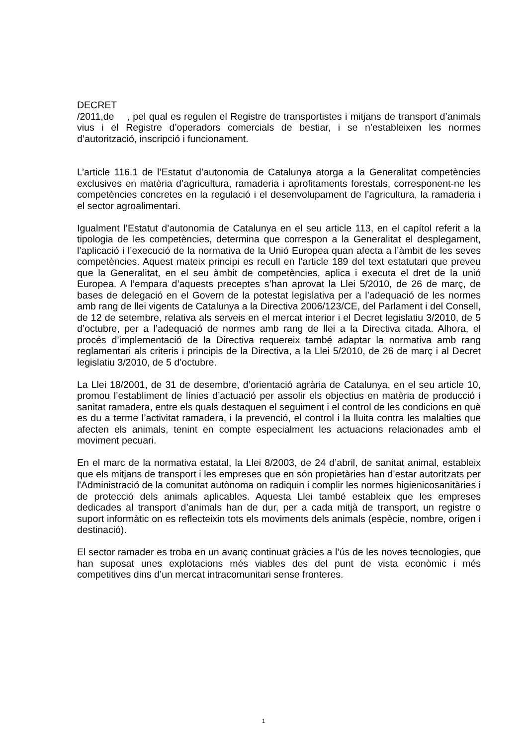DECRET
/2011,de , pel qual es regulen el Registre de transportistes i mitjans de transport d’animals vius i el Registre d’operadors comercials de bestiar, i se n’estableixen les normes d’autorització, inscripció i funcionament.
L’article 116.1 de l’Estatut d’autonomia de Catalunya atorga a la Generalitat competències exclusives en matèria d’agricultura, ramaderia i aprofitaments forestals, corresponent-ne les competències concretes en la regulació i el desenvolupament de l’agricultura, la ramaderia i el sector agroalimentari.
Igualment l’Estatut d’autonomia de Catalunya en el seu article 113, en el capítol referit a la tipologia de les competències, determina que correspon a la Generalitat el desplegament, l’aplicació i l’execució de la normativa de la Unió Europea quan afecta a l’àmbit de les seves competències. Aquest mateix principi es recull en l’article 189 del text estatutari que preveu que la Generalitat, en el seu àmbit de competències, aplica i executa el dret de la unió Europea. A l’empara d’aquests preceptes s’han aprovat la Llei 5/2010, de 26 de març, de bases de delegació en el Govern de la potestat legislativa per a l’adequació de les normes amb rang de llei vigents de Catalunya a la Directiva 2006/123/CE, del Parlament i del Consell, de 12 de setembre, relativa als serveis en el mercat interior i el Decret legislatiu 3/2010, de 5 d’octubre, per a l’adequació de normes amb rang de llei a la Directiva citada. Alhora, el procés d’implementació de la Directiva requereix també adaptar la normativa amb rang reglamentari als criteris i principis de la Directiva, a la Llei 5/2010, de 26 de març i al Decret legislatiu 3/2010, de 5 d’octubre.
La Llei 18/2001, de 31 de desembre, d’orientació agrària de Catalunya, en el seu article 10, promou l’establiment de línies d’actuació per assolir els objectius en matèria de producció i sanitat ramadera, entre els quals destaquen el seguiment i el control de les condicions en què es du a terme l’activitat ramadera, i la prevenció, el control i la lluita contra les malalties que afecten els animals, tenint en compte especialment les actuacions relacionades amb el moviment pecuari.
En el marc de la normativa estatal, la Llei 8/2003, de 24 d’abril, de sanitat animal, estableix que els mitjans de transport i les empreses que en són propietàries han d’estar autoritzats per l'Administració de la comunitat autònoma on radiquin i complir les normes higienicosanitàries i de protecció dels animals aplicables. Aquesta Llei també estableix que les empreses dedicades al transport d’animals han de dur, per a cada mitjà de transport, un registre o suport informàtic on es reflecteixin tots els moviments dels animals (espècie, nombre, origen i destinació).
El sector ramader es troba en un avanç continuat gràcies a l’ús de les noves tecnologies, que han suposat unes explotacions més viables des del punt de vista econòmic i més competitives dins d’un mercat intracomunitari sense fronteres.
1